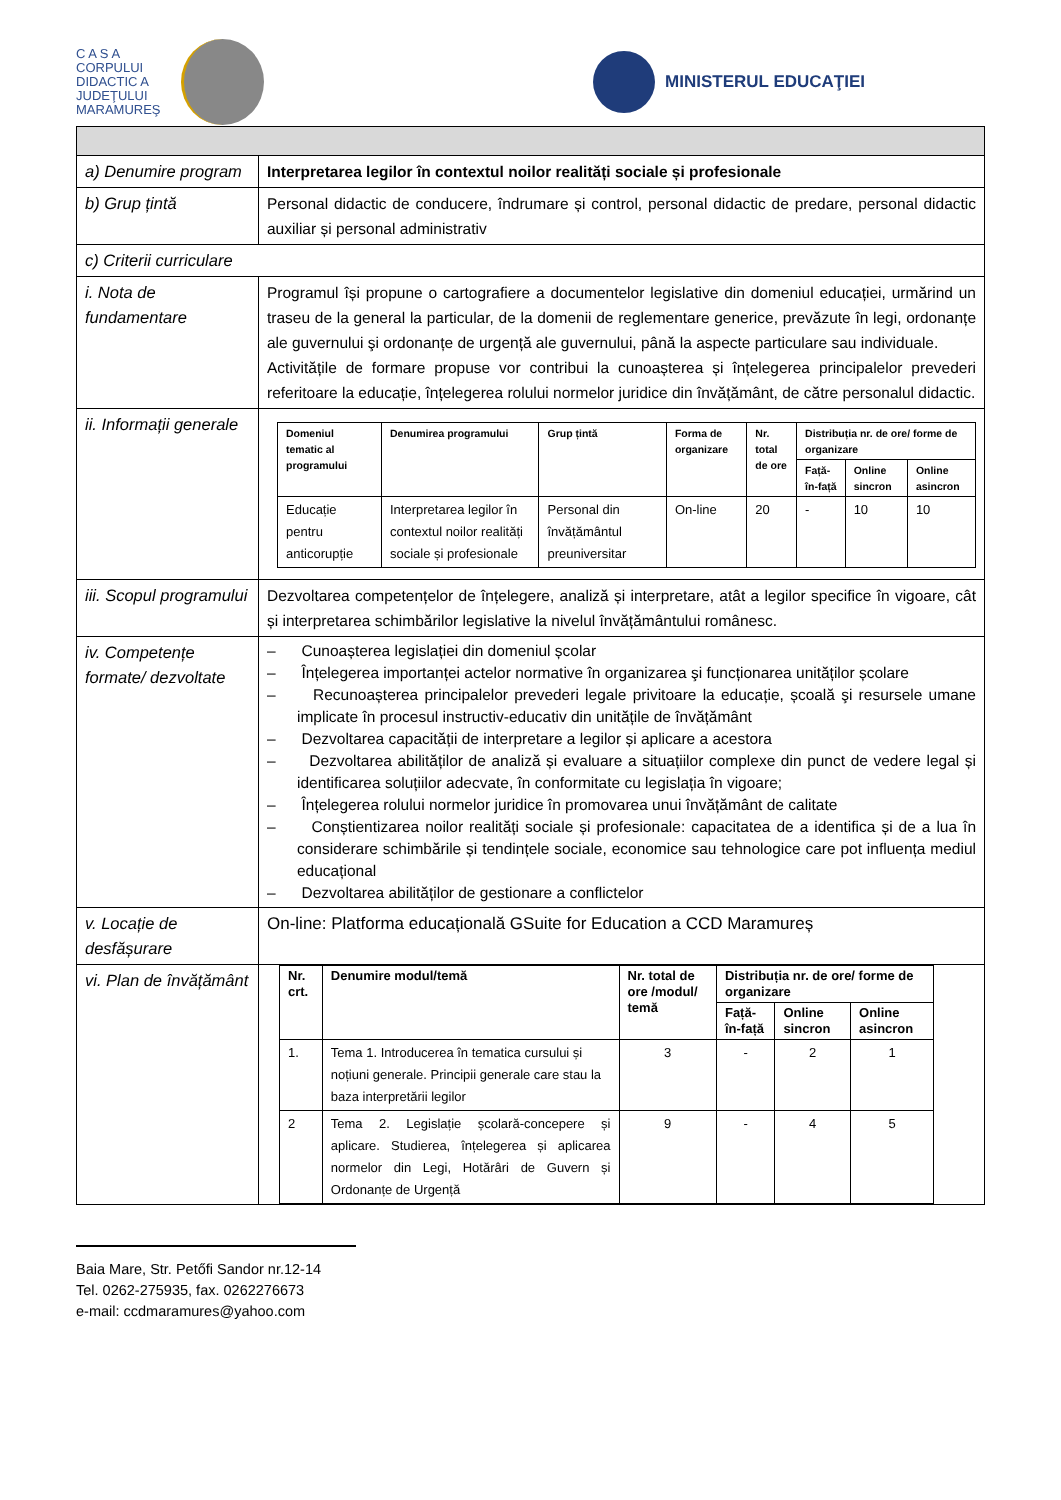C A S A
CORPULUI
DIDACTIC A
JUDEŢULUI
MARAMUREŞ
MINISTERUL EDUCAŢIEI
| a) Denumire program | Interpretarea legilor în contextul noilor realități sociale și profesionale |
| b) Grup țintă | Personal didactic de conducere, îndrumare și control, personal didactic de predare, personal didactic auxiliar și personal administrativ |
| c) Criterii curriculare | |
| i. Nota de fundamentare | Programul își propune o cartografiere a documentelor legislative din domeniul educației, urmărind un traseu de la general la particular, de la domenii de reglementare generice, prevăzute în legi, ordonanțe ale guvernului şi ordonanțe de urgență ale guvernului, până la aspecte particulare sau individuale. Activitățile de formare propuse vor contribui la cunoașterea și înțelegerea principalelor prevederi referitoare la educație, înțelegerea rolului normelor juridice din învățământ, de către personalul didactic. |
| ii. Informații generale | / Domeniul tematic al programului / Denumirea programului / Grup țintă / Forma de organizare / Nr. total de ore / Distribuția nr. de ore/ forme de organizare / / / / --- / --- / --- / --- / --- / --- / --- / --- / / / / / / / Față-în-față / Online sincron / Online asincron / / Educație pentru anticorupție / Interpretarea legilor în contextul noilor realități sociale și profesionale / Personal din învățământul preuniversitar / On-line / 20 / - / 10 / 10 / |
| iii. Scopul programului | Dezvoltarea competențelor de înțelegere, analiză și interpretare, atât a legilor specifice în vigoare, cât și interpretarea schimbărilor legislative la nivelul învățământului românesc. |
| iv. Competențe formate/ dezvoltate | – Cunoașterea legislației din domeniul școlar – Înțelegerea importanței actelor normative în organizarea şi funcționarea unităților școlare – Recunoașterea principalelor prevederi legale privitoare la educație, școală şi resursele umane implicate în procesul instructiv-educativ din unitățile de învățământ – Dezvoltarea capacității de interpretare a legilor și aplicare a acestora – Dezvoltarea abilităților de analiză și evaluare a situațiilor complexe din punct de vedere legal și identificarea soluțiilor adecvate, în conformitate cu legislația în vigoare; – Înțelegerea rolului normelor juridice în promovarea unui învățământ de calitate – Conștientizarea noilor realități sociale și profesionale: capacitatea de a identifica și de a lua în considerare schimbările și tendințele sociale, economice sau tehnologice care pot influența mediul educațional – Dezvoltarea abilităților de gestionare a conflictelor |
| v. Locație de desfășurare | On-line: Platforma educațională GSuite for Education a CCD Maramureș |
| vi. Plan de învățământ | / Nr. crt. / Denumire modul/temă / Nr. total de ore /modul/ temă / Distribuția nr. de ore/ forme de organizare / / / / --- / --- / --- / --- / --- / --- / / / / / Față-în-față / Online sincron / Online asincron / / 1. / Tema 1. Introducerea în tematica cursului și noțiuni generale. Principii generale care stau la baza interpretării legilor / 3 / - / 2 / 1 / / 2 / Tema 2. Legislație școlară-concepere și aplicare. Studierea, înțelegerea și aplicarea normelor din Legi, Hotărâri de Guvern și Ordonanțe de Urgență / 9 / - / 4 / 5 / |
Baia Mare, Str. Petőfi Sandor nr.12-14
Tel. 0262-275935, fax. 0262276673
e-mail: ccdmaramures@yahoo.com